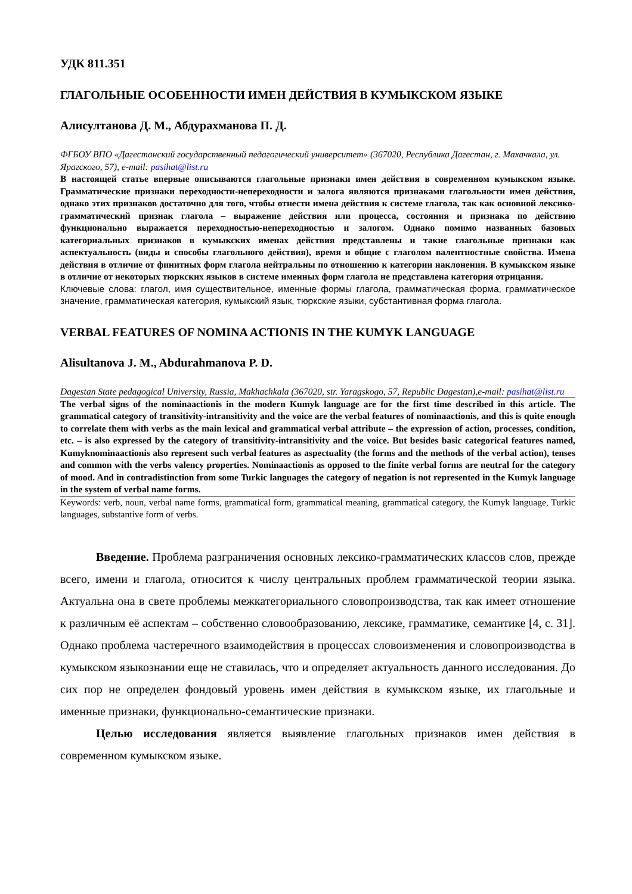УДК 811.351
ГЛАГОЛЬНЫЕ ОСОБЕННОСТИ ИМЕН ДЕЙСТВИЯ В КУМЫКСКОМ ЯЗЫКЕ
Алисултанова Д. М., Абдурахманова П. Д.
ФГБОУ ВПО «Дагестанский государственный педагогический университет» (367020, Республика Дагестан, г. Махачкала, ул. Ярагского, 57), e-mail: pasihat@list.ru
В настоящей статье впервые описываются глагольные признаки имен действия в современном кумыкском языке. Грамматические признаки переходности-непереходности и залога являются признаками глагольности имен действия, однако этих признаков достаточно для того, чтобы отнести имена действия к системе глагола, так как основной лексико-грамматический признак глагола – выражение действия или процесса, состояния и признака по действию функционально выражается переходностью-непереходностью и залогом. Однако помимо названных базовых категориальных признаков в кумыкских именах действия представлены и такие глагольные признаки как аспектуальность (виды и способы глагольного действия), время и общие с глаголом валентностные свойства. Имена действия в отличие от финитных форм глагола нейтральны по отношению к категории наклонения. В кумыкском языке в отличие от некоторых тюркских языков в системе именных форм глагола не представлена категория отрицания.
Ключевые слова: глагол, имя существительное, именные формы глагола, грамматическая форма, грамматическое значение, грамматическая категория, кумыкский язык, тюркские языки, субстантивная форма глагола.
VERBAL FEATURES OF NOMINA ACTIONIS IN THE KUMYK LANGUAGE
Alisultanova J. M., Abdurahmanova P. D.
Dagestan State pedagogical University, Russia, Makhachkala (367020, str. Yaragskogo, 57, Republic Dagestan),e-mail: pasihat@list.ru
The verbal signs of the nominaactionis in the modern Kumyk language are for the first time described in this article. The grammatical category of transitivity-intransitivity and the voice are the verbal features of nominaactionis, and this is quite enough to correlate them with verbs as the main lexical and grammatical verbal attribute – the expression of action, processes, condition, etc. – is also expressed by the category of transitivity-intransitivity and the voice. But besides basic categorical features named, Kumyknominaactionis also represent such verbal features as aspectuality (the forms and the methods of the verbal action), tenses and common with the verbs valency properties. Nominaactionis as opposed to the finite verbal forms are neutral for the category of mood. And in contradistinction from some Turkic languages the category of negation is not represented in the Kumyk language in the system of verbal name forms.
Keywords: verb, noun, verbal name forms, grammatical form, grammatical meaning, grammatical category, the Kumyk language, Turkic languages, substantive form of verbs.
Введение. Проблема разграничения основных лексико-грамматических классов слов, прежде всего, имени и глагола, относится к числу центральных проблем грамматической теории языка. Актуальна она в свете проблемы межкатегориального словопроизводства, так как имеет отношение к различным её аспектам – собственно словообразованию, лексике, грамматике, семантике [4, с. 31]. Однако проблема частеречного взаимодействия в процессах словоизменения и словопроизводства в кумыкском языкознании еще не ставилась, что и определяет актуальность данного исследования. До сих пор не определен фондовый уровень имен действия в кумыкском языке, их глагольные и именные признаки, функционально-семантические признаки.
Целью исследования является выявление глагольных признаков имен действия в современном кумыкском языке.